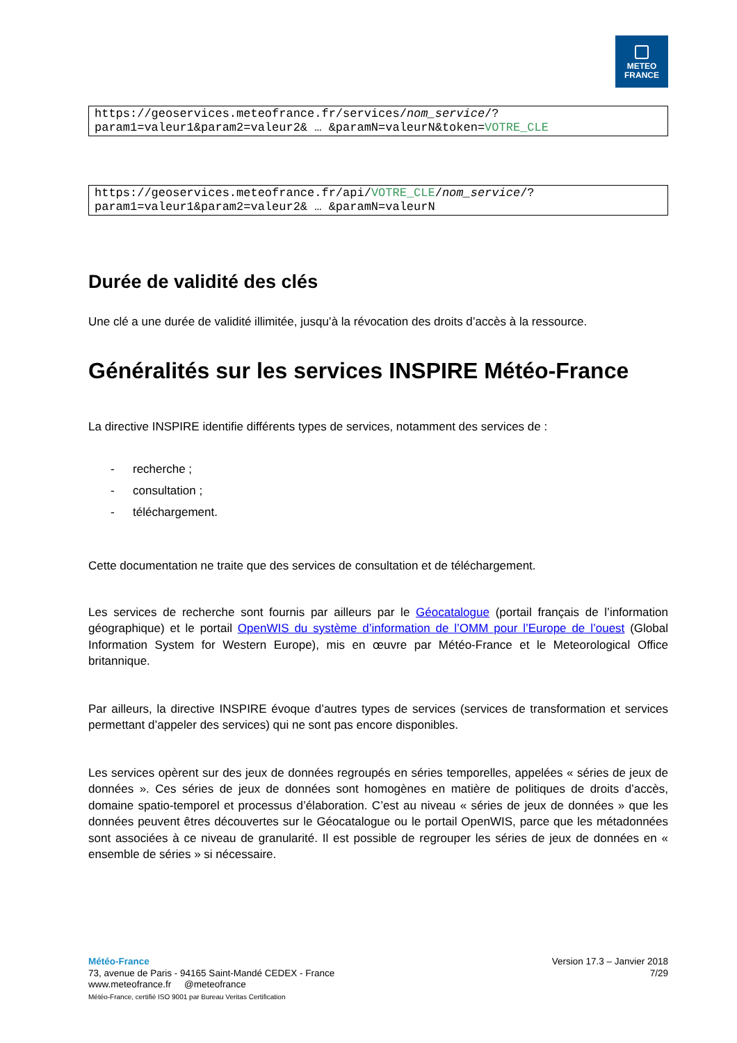METEO
FRANCE
https://geoservices.meteofrance.fr/services/nom_service/?
param1=valeur1&param2=valeur2& … &paramN=valeurN&token=VOTRE_CLE
https://geoservices.meteofrance.fr/api/VOTRE_CLE/nom_service/?
param1=valeur1&param2=valeur2& … &paramN=valeurN
Durée de validité des clés
Une clé a une durée de validité illimitée, jusqu’à la révocation des droits d’accès à la ressource.
Généralités sur les services INSPIRE Météo-France
La directive INSPIRE identifie différents types de services, notamment des services de :
- recherche ;
- consultation ;
- téléchargement.
Cette documentation ne traite que des services de consultation et de téléchargement.
Les services de recherche sont fournis par ailleurs par le Géocatalogue (portail français de l’information géographique) et le portail OpenWIS du système d’information de l’OMM pour l’Europe de l’ouest (Global Information System for Western Europe), mis en œuvre par Météo-France et le Meteorological Office britannique.
Par ailleurs, la directive INSPIRE évoque d’autres types de services (services de transformation et services permettant d’appeler des services) qui ne sont pas encore disponibles.
Les services opèrent sur des jeux de données regroupés en séries temporelles, appelées « séries de jeux de données ». Ces séries de jeux de données sont homogènes en matière de politiques de droits d’accès, domaine spatio-temporel et processus d’élaboration. C’est au niveau « séries de jeux de données » que les données peuvent êtres découvertes sur le Géocatalogue ou le portail OpenWIS, parce que les métadonnées sont associées à ce niveau de granularité. Il est possible de regrouper les séries de jeux de données en « ensemble de séries » si nécessaire.
Météo-France
73, avenue de Paris - 94165 Saint-Mandé CEDEX - France
www.meteofrance.fr @meteofrance
Météo-France, certifié ISO 9001 par Bureau Veritas Certification
Version 17.3 – Janvier 2018
7/29